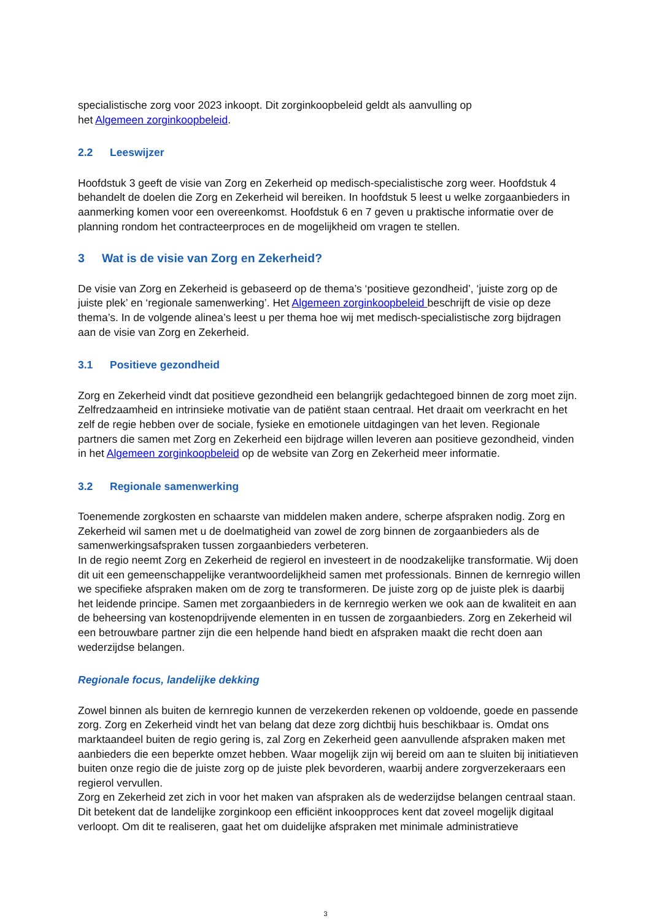specialistische zorg voor 2023 inkoopt. Dit zorginkoopbeleid geldt als aanvulling op
het Algemeen zorginkoopbeleid.
2.2 Leeswijzer
Hoofdstuk 3 geeft de visie van Zorg en Zekerheid op medisch-specialistische zorg weer. Hoofdstuk 4 behandelt de doelen die Zorg en Zekerheid wil bereiken. In hoofdstuk 5 leest u welke zorgaanbieders in aanmerking komen voor een overeenkomst. Hoofdstuk 6 en 7 geven u praktische informatie over de planning rondom het contracteerproces en de mogelijkheid om vragen te stellen.
3 Wat is de visie van Zorg en Zekerheid?
De visie van Zorg en Zekerheid is gebaseerd op de thema’s ‘positieve gezondheid’, ‘juiste zorg op de juiste plek’ en ‘regionale samenwerking’. Het Algemeen zorginkoopbeleid beschrijft de visie op deze thema’s. In de volgende alinea’s leest u per thema hoe wij met medisch-specialistische zorg bijdragen aan de visie van Zorg en Zekerheid.
3.1 Positieve gezondheid
Zorg en Zekerheid vindt dat positieve gezondheid een belangrijk gedachtegoed binnen de zorg moet zijn. Zelfredzaamheid en intrinsieke motivatie van de patiënt staan centraal. Het draait om veerkracht en het zelf de regie hebben over de sociale, fysieke en emotionele uitdagingen van het leven. Regionale partners die samen met Zorg en Zekerheid een bijdrage willen leveren aan positieve gezondheid, vinden in het Algemeen zorginkoopbeleid op de website van Zorg en Zekerheid meer informatie.
3.2 Regionale samenwerking
Toenemende zorgkosten en schaarste van middelen maken andere, scherpe afspraken nodig. Zorg en Zekerheid wil samen met u de doelmatigheid van zowel de zorg binnen de zorgaanbieders als de samenwerkingsafspraken tussen zorgaanbieders verbeteren.
In de regio neemt Zorg en Zekerheid de regierol en investeert in de noodzakelijke transformatie. Wij doen dit uit een gemeenschappelijke verantwoordelijkheid samen met professionals. Binnen de kernregio willen we specifieke afspraken maken om de zorg te transformeren. De juiste zorg op de juiste plek is daarbij het leidende principe. Samen met zorgaanbieders in de kernregio werken we ook aan de kwaliteit en aan de beheersing van kostenopdrijvende elementen in en tussen de zorgaanbieders. Zorg en Zekerheid wil een betrouwbare partner zijn die een helpende hand biedt en afspraken maakt die recht doen aan wederzijdse belangen.
Regionale focus, landelijke dekking
Zowel binnen als buiten de kernregio kunnen de verzekerden rekenen op voldoende, goede en passende zorg. Zorg en Zekerheid vindt het van belang dat deze zorg dichtbij huis beschikbaar is. Omdat ons marktaandeel buiten de regio gering is, zal Zorg en Zekerheid geen aanvullende afspraken maken met aanbieders die een beperkte omzet hebben. Waar mogelijk zijn wij bereid om aan te sluiten bij initiatieven buiten onze regio die de juiste zorg op de juiste plek bevorderen, waarbij andere zorgverzekeraars een regierol vervullen.
Zorg en Zekerheid zet zich in voor het maken van afspraken als de wederzijdse belangen centraal staan. Dit betekent dat de landelijke zorginkoop een efficiënt inkoopproces kent dat zoveel mogelijk digitaal verloopt. Om dit te realiseren, gaat het om duidelijke afspraken met minimale administratieve
3